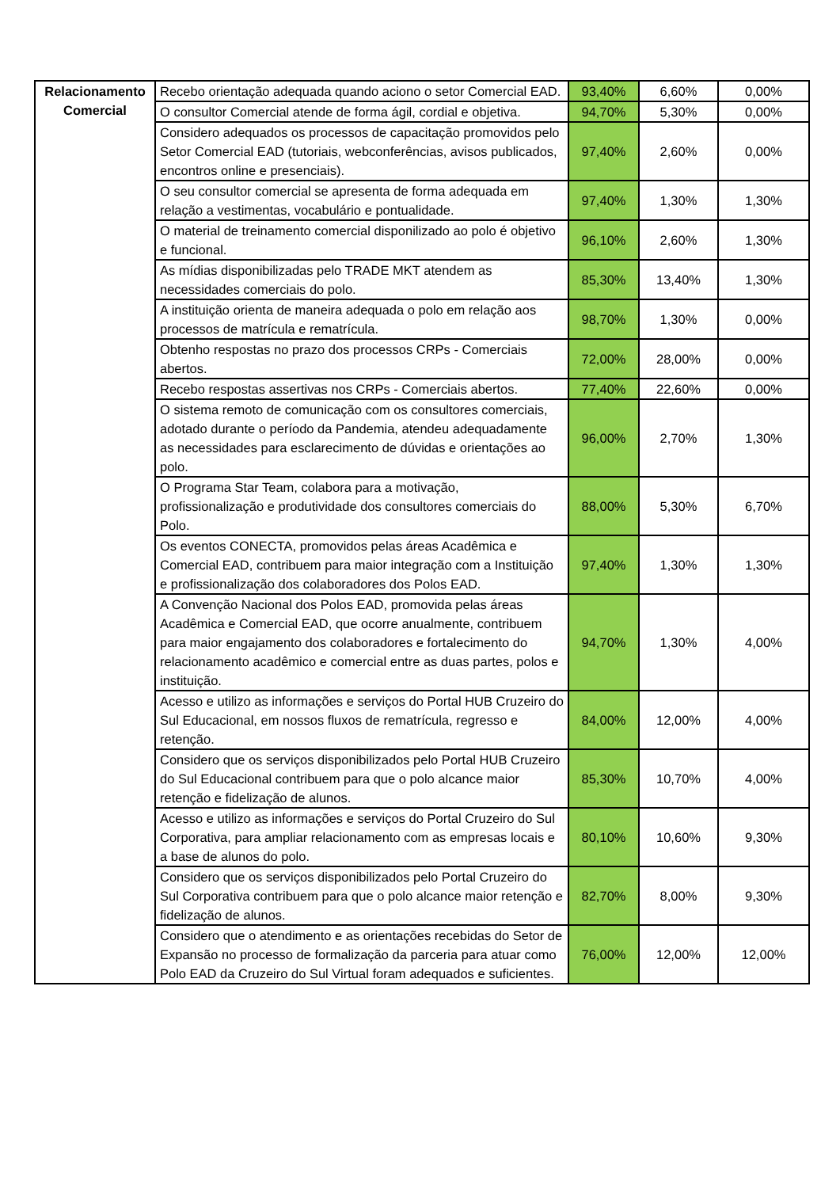| Relacionamento Comercial | Recebo orientação adequada quando aciono o setor Comercial EAD. | 93,40% | 6,60% | 0,00% |
| | O consultor Comercial atende de forma ágil, cordial e objetiva. | 94,70% | 5,30% | 0,00% |
| | Considero adequados os processos de capacitação promovidos pelo Setor Comercial EAD (tutoriais, webconferências, avisos publicados, encontros online e presenciais). | 97,40% | 2,60% | 0,00% |
| | O seu consultor comercial se apresenta de forma adequada em relação a vestimentas, vocabulário e pontualidade. | 97,40% | 1,30% | 1,30% |
| | O material de treinamento comercial disponilizado ao polo é objetivo e funcional. | 96,10% | 2,60% | 1,30% |
| | As mídias disponibilizadas pelo TRADE MKT atendem as necessidades comerciais do polo. | 85,30% | 13,40% | 1,30% |
| | A instituição orienta de maneira adequada o polo em relação aos processos de matrícula e rematrícula. | 98,70% | 1,30% | 0,00% |
| | Obtenho respostas no prazo dos processos CRPs - Comerciais abertos. | 72,00% | 28,00% | 0,00% |
| | Recebo respostas assertivas nos CRPs - Comerciais abertos. | 77,40% | 22,60% | 0,00% |
| | O sistema remoto de comunicação com os consultores comerciais, adotado durante o período da Pandemia, atendeu adequadamente as necessidades para esclarecimento de dúvidas e orientações ao polo. | 96,00% | 2,70% | 1,30% |
| | O Programa Star Team, colabora para a motivação, profissionalização e produtividade dos consultores comerciais do Polo. | 88,00% | 5,30% | 6,70% |
| | Os eventos CONECTA, promovidos pelas áreas Acadêmica e Comercial EAD, contribuem para maior integração com a Instituição e profissionalização dos colaboradores dos Polos EAD. | 97,40% | 1,30% | 1,30% |
| | A Convenção Nacional dos Polos EAD, promovida pelas áreas Acadêmica e Comercial EAD, que ocorre anualmente, contribuem para maior engajamento dos colaboradores e fortalecimento do relacionamento acadêmico e comercial entre as duas partes, polos e instituição. | 94,70% | 1,30% | 4,00% |
| | Acesso e utilizo as informações e serviços do Portal HUB Cruzeiro do Sul Educacional, em nossos fluxos de rematrícula, regresso e retenção. | 84,00% | 12,00% | 4,00% |
| | Considero que os serviços disponibilizados pelo Portal HUB Cruzeiro do Sul Educacional contribuem para que o polo alcance maior retenção e fidelização de alunos. | 85,30% | 10,70% | 4,00% |
| | Acesso e utilizo as informações e serviços do Portal Cruzeiro do Sul Corporativa, para ampliar relacionamento com as empresas locais e a base de alunos do polo. | 80,10% | 10,60% | 9,30% |
| | Considero que os serviços disponibilizados pelo Portal Cruzeiro do Sul Corporativa contribuem para que o polo alcance maior retenção e fidelização de alunos. | 82,70% | 8,00% | 9,30% |
| | Considero que o atendimento e as orientações recebidas do Setor de Expansão no processo de formalização da parceria para atuar como Polo EAD da Cruzeiro do Sul Virtual foram adequados e suficientes. | 76,00% | 12,00% | 12,00% |